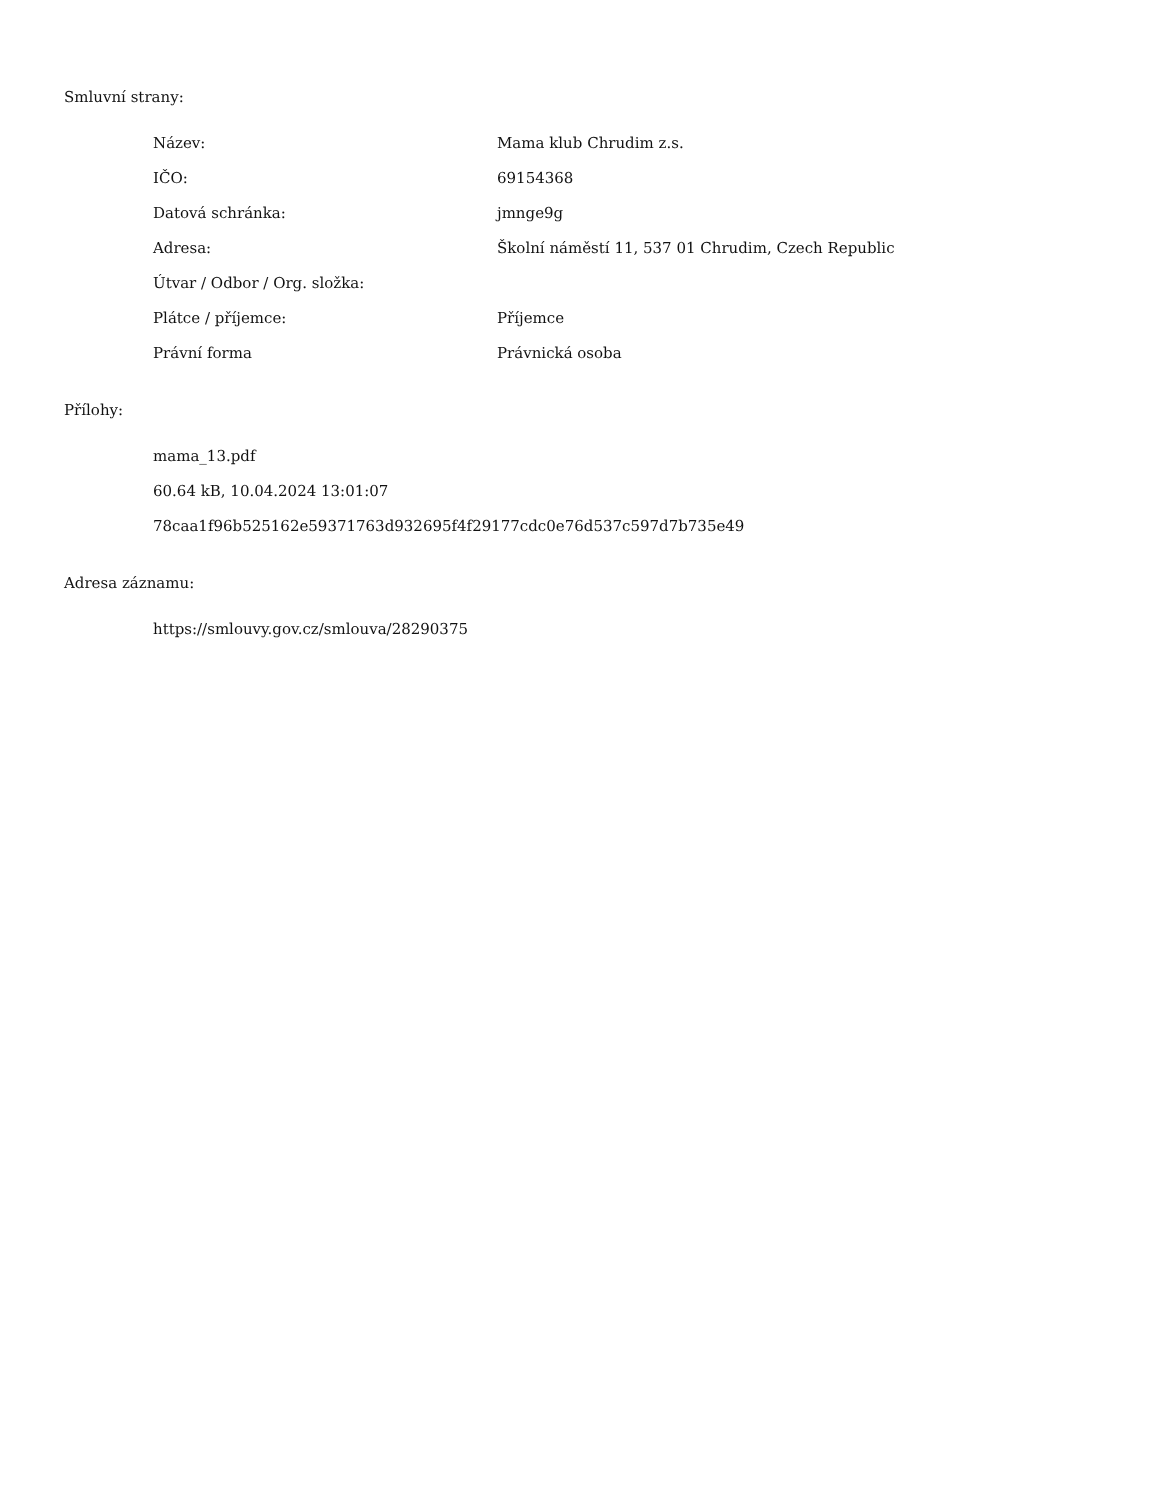Smluvní strany:
| Název: | Mama klub Chrudim z.s. |
| IČO: | 69154368 |
| Datová schránka: | jmnge9g |
| Adresa: | Školní náměstí 11, 537 01 Chrudim, Czech Republic |
| Útvar / Odbor / Org. složka: | |
| Plátce / příjemce: | Příjemce |
| Právní forma | Právnická osoba |
Přílohy:
mama_13.pdf
60.64 kB, 10.04.2024 13:01:07
78caa1f96b525162e59371763d932695f4f29177cdc0e76d537c597d7b735e49
Adresa záznamu:
https://smlouvy.gov.cz/smlouva/28290375